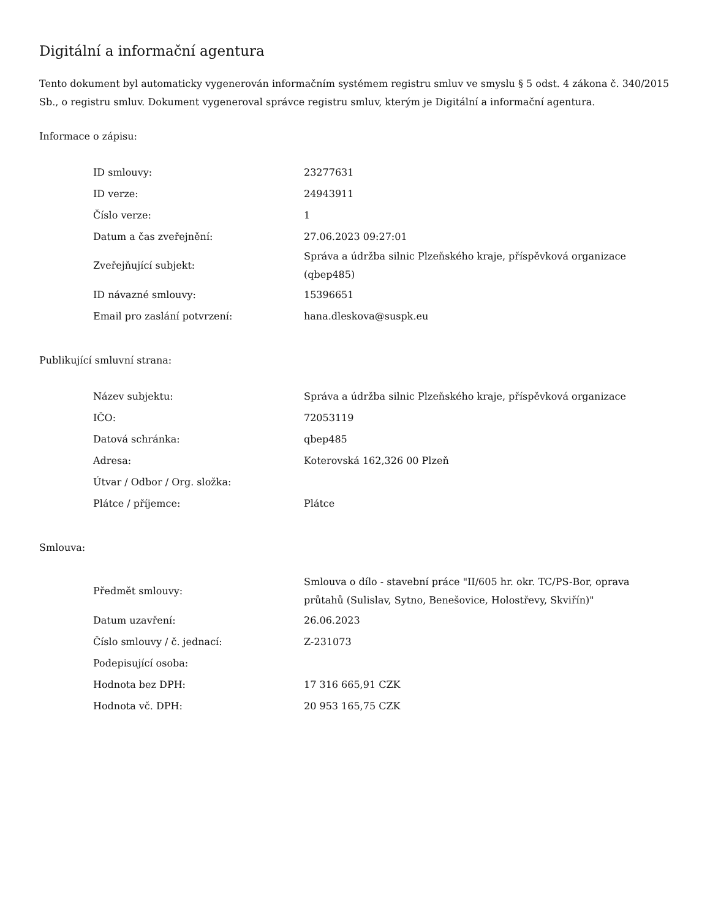Digitální a informační agentura
Tento dokument byl automaticky vygenerován informačním systémem registru smluv ve smyslu § 5 odst. 4 zákona č. 340/2015 Sb., o registru smluv. Dokument vygeneroval správce registru smluv, kterým je Digitální a informační agentura.
Informace o zápisu:
| ID smlouvy: | 23277631 |
| ID verze: | 24943911 |
| Číslo verze: | 1 |
| Datum a čas zveřejnění: | 27.06.2023 09:27:01 |
| Zveřejňující subjekt: | Správa a údržba silnic Plzeňského kraje, příspěvková organizace (qbep485) |
| ID návazné smlouvy: | 15396651 |
| Email pro zaslání potvrzení: | hana.dleskova@suspk.eu |
Publikující smluvní strana:
| Název subjektu: | Správa a údržba silnic Plzeňského kraje, příspěvková organizace |
| IČO: | 72053119 |
| Datová schránka: | qbep485 |
| Adresa: | Koterovská 162,326 00 Plzeň |
| Útvar / Odbor / Org. složka: | |
| Plátce / příjemce: | Plátce |
Smlouva:
| Předmět smlouvy: | Smlouva o dílo - stavební práce "II/605 hr. okr. TC/PS-Bor, oprava průtahů (Sulislav, Sytno, Benešovice, Holostřevy, Skviřín)" |
| Datum uzavření: | 26.06.2023 |
| Číslo smlouvy / č. jednací: | Z-231073 |
| Podepisující osoba: | |
| Hodnota bez DPH: | 17 316 665,91 CZK |
| Hodnota vč. DPH: | 20 953 165,75 CZK |